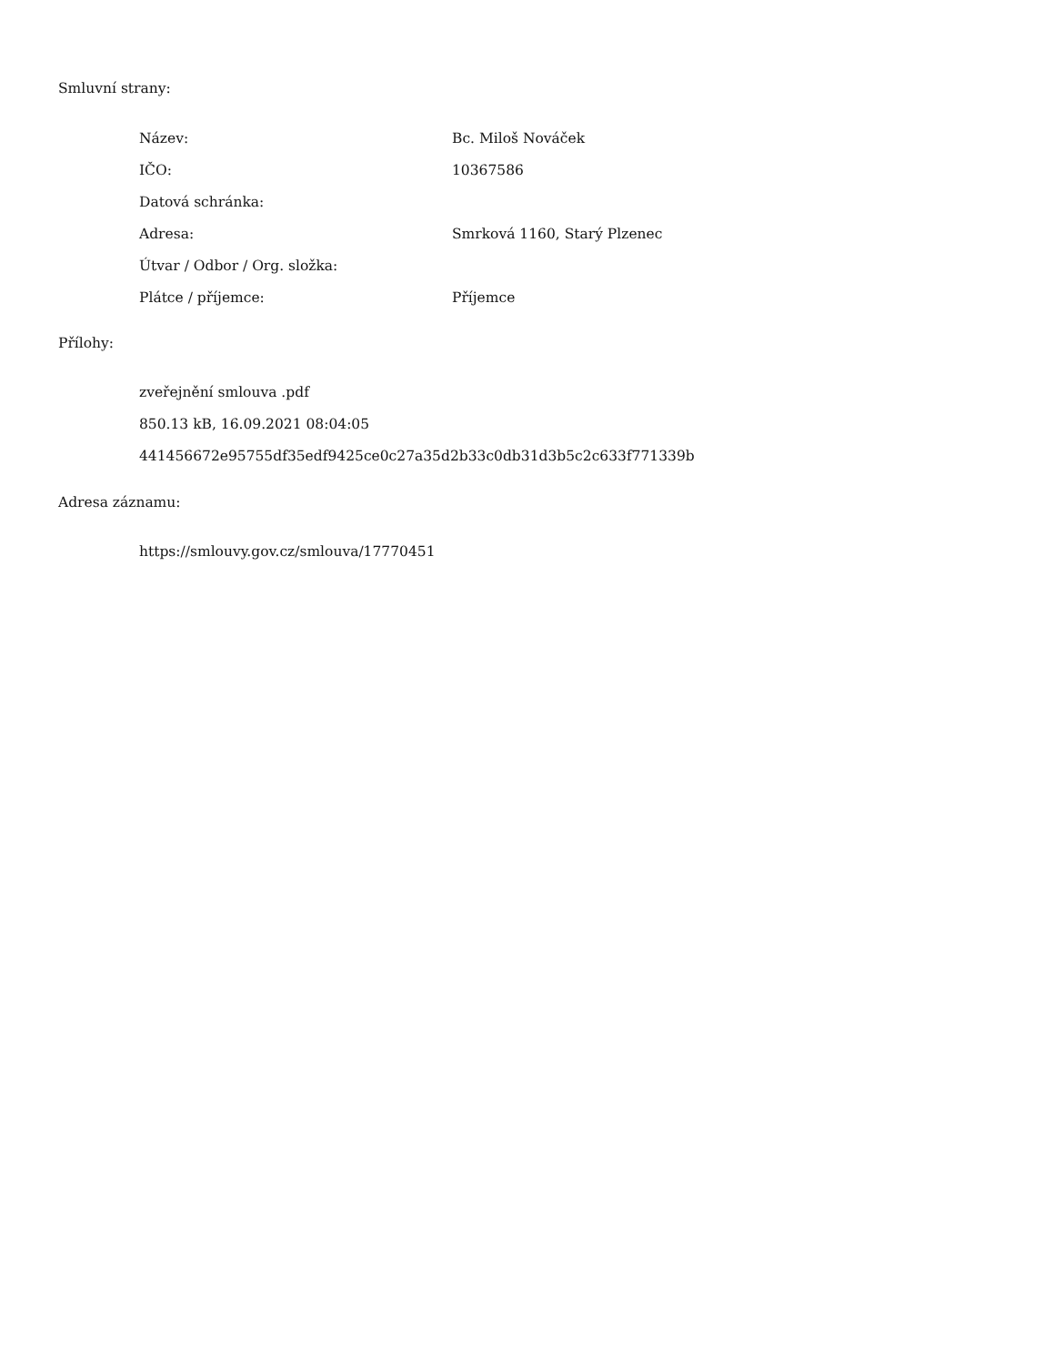Smluvní strany:
| Název: | Bc. Miloš Nováček |
| IČO: | 10367586 |
| Datová schránka: | |
| Adresa: | Smrková 1160, Starý Plzenec |
| Útvar / Odbor / Org. složka: | |
| Plátce / příjemce: | Příjemce |
Přílohy:
zveřejnění smlouva .pdf
850.13 kB, 16.09.2021 08:04:05
441456672e95755df35edf9425ce0c27a35d2b33c0db31d3b5c2c633f771339b
Adresa záznamu:
https://smlouvy.gov.cz/smlouva/17770451